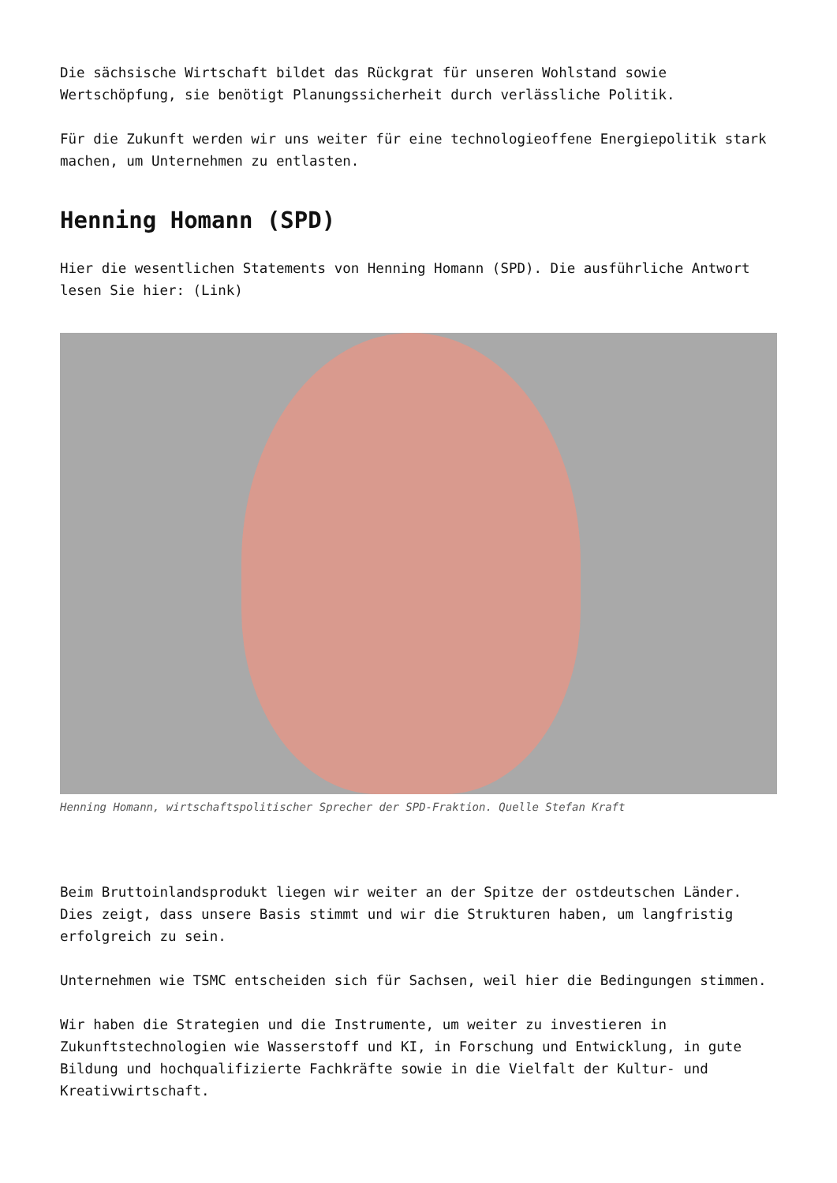Die sächsische Wirtschaft bildet das Rückgrat für unseren Wohlstand sowie Wertschöpfung, sie benötigt Planungssicherheit durch verlässliche Politik.
Für die Zukunft werden wir uns weiter für eine technologieoffene Energiepolitik stark machen, um Unternehmen zu entlasten.
Henning Homann (SPD)
Hier die wesentlichen Statements von Henning Homann (SPD). Die ausführliche Antwort lesen Sie hier: (Link)
Henning Homann, wirtschaftspolitischer Sprecher der SPD-Fraktion. Quelle Stefan Kraft
Beim Bruttoinlandsprodukt liegen wir weiter an der Spitze der ostdeutschen Länder. Dies zeigt, dass unsere Basis stimmt und wir die Strukturen haben, um langfristig erfolgreich zu sein.
Unternehmen wie TSMC entscheiden sich für Sachsen, weil hier die Bedingungen stimmen.
Wir haben die Strategien und die Instrumente, um weiter zu investieren in Zukunftstechnologien wie Wasserstoff und KI, in Forschung und Entwicklung, in gute Bildung und hochqualifizierte Fachkräfte sowie in die Vielfalt der Kultur- und Kreativwirtschaft.